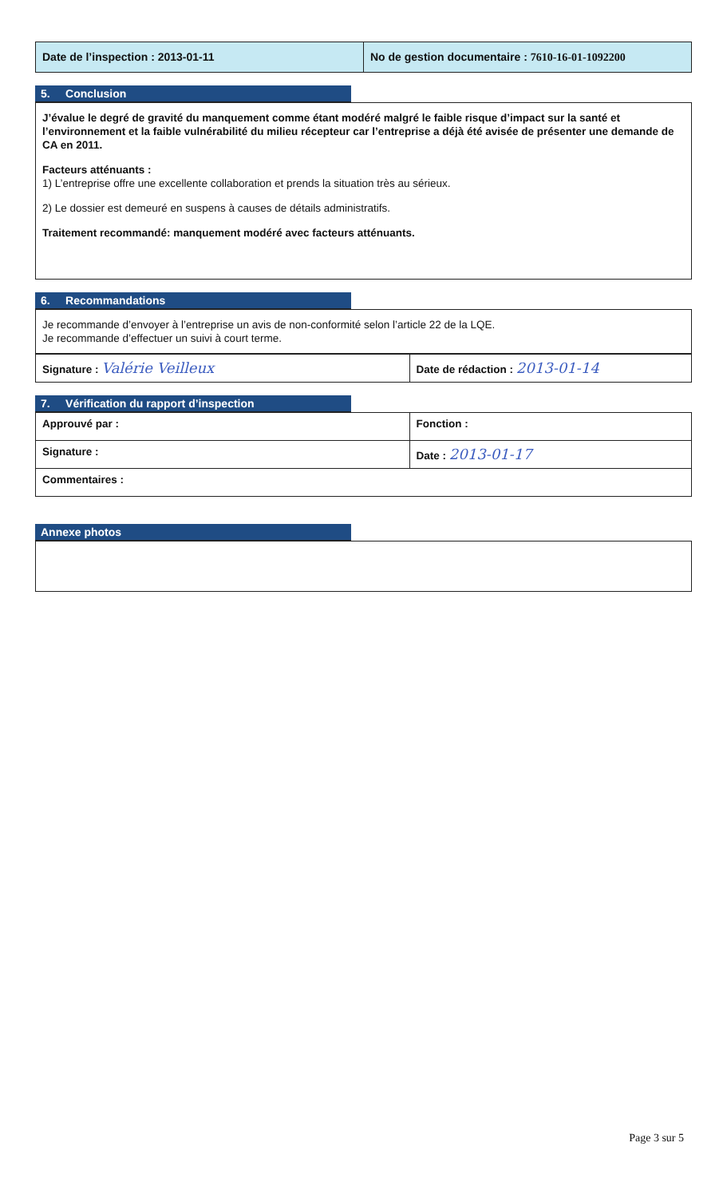| Date de l’inspection : 2013-01-11 | No de gestion documentaire : 7610-16-01-1092200 |
5. Conclusion
J’évalue le degré de gravité du manquement comme étant modéré malgré le faible risque d’impact sur la santé et l’environnement et la faible vulnérabilité du milieu récepteur car l’entreprise a déjà été avisée de présenter une demande de CA en 2011.
Facteurs atténuants :
1) L’entreprise offre une excellente collaboration et prends la situation très au sérieux.
2) Le dossier est demeuré en suspens à causes de détails administratifs.
Traitement recommandé: manquement modéré avec facteurs atténuants.
6. Recommandations
Je recommande d’envoyer à l’entreprise un avis de non-conformité selon l’article 22 de la LQE.
Je recommande d’effectuer un suivi à court terme.
| Signature : Valérie Veilleux | Date de rédaction : 2013-01-14 |
7. Vérification du rapport d’inspection
| Approuvé par : | Fonction : |
| Signature : | Date : 2013-01-17 |
| Commentaires : | |
Annexe photos
Page 3 sur 5